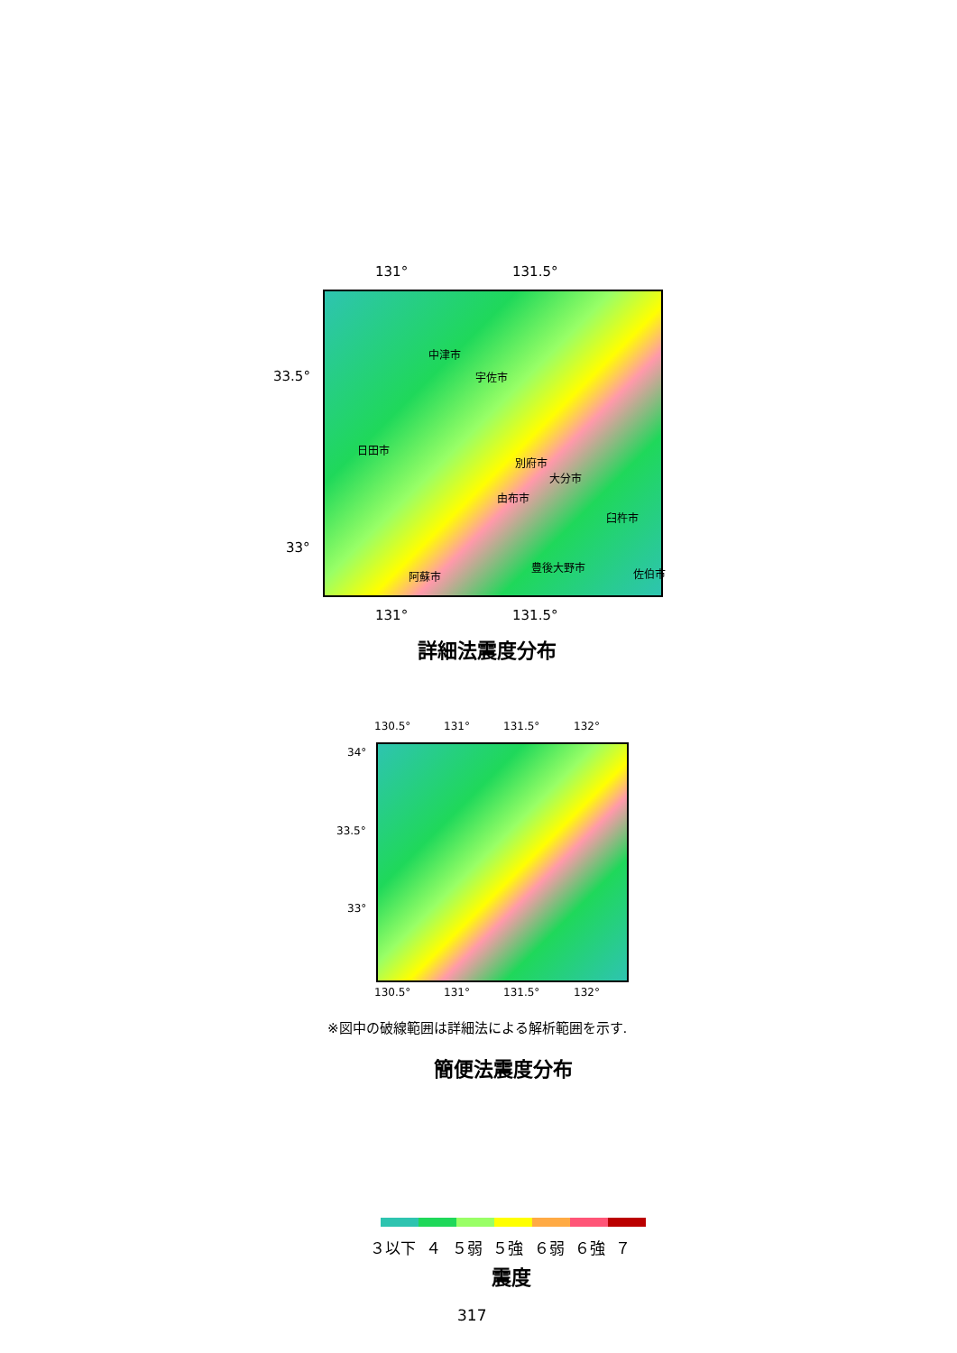131° 131.5°
33.5°
33°
中津市
宇佐市
日田市
別府市
大分市
由布市
臼杵市
豊後大野市 佐伯市
阿蘇市
131° 131.5°
詳細法震度分布
130.5° 131° 131.5° 132°
34°
33.5°
33°
130.5° 131° 131.5° 132°
※図中の破線範囲は詳細法による解析範囲を示す.
簡便法震度分布
３以下 ４ ５弱 ５強 ６弱 ６強 ７
震度
317